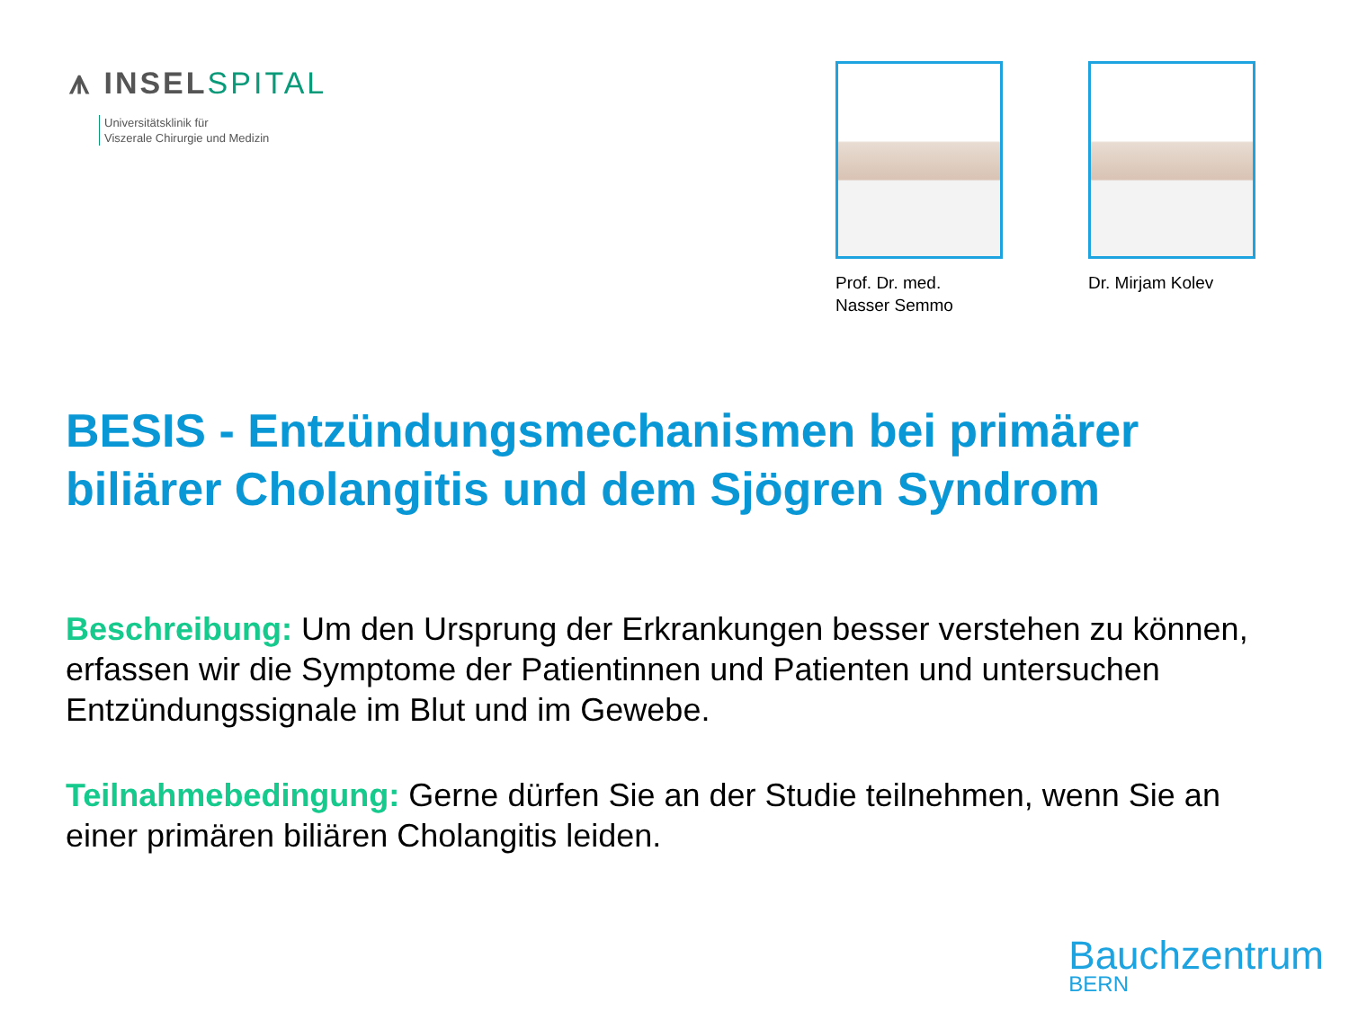⩚ INSELSPITAL
Universitätsklinik für
Viszerale Chirurgie und Medizin
Prof. Dr. med.
Nasser Semmo
Dr. Mirjam Kolev
BESIS - Entzündungsmechanismen bei primärer biliärer Cholangitis und dem Sjögren Syndrom
Beschreibung: Um den Ursprung der Erkrankungen besser verstehen zu können, erfassen wir die Symptome der Patientinnen und Patienten und untersuchen Entzündungssignale im Blut und im Gewebe.
Teilnahmebedingung: Gerne dürfen Sie an der Studie teilnehmen, wenn Sie an einer primären biliären Cholangitis leiden.
Bauchzentrum
BERN